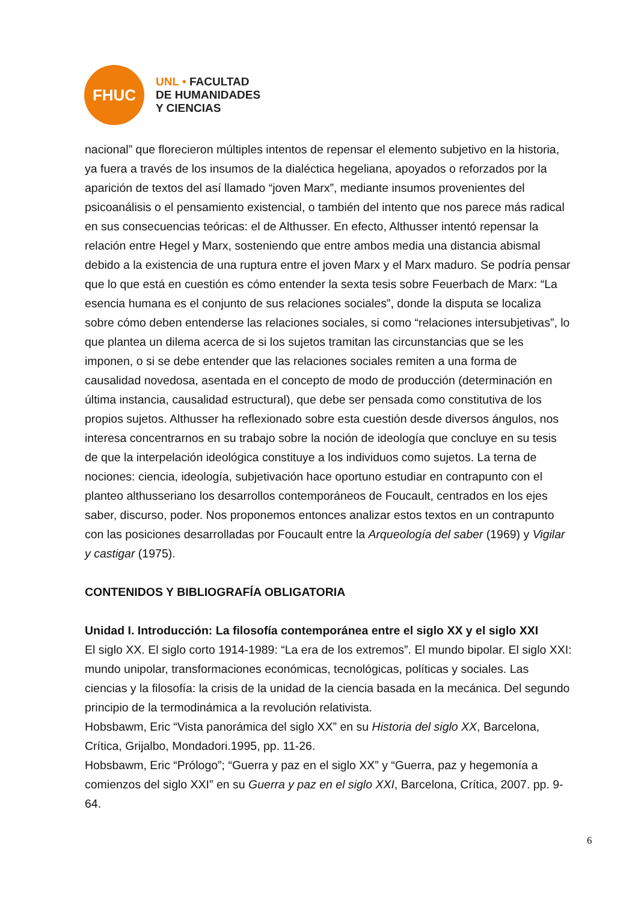FHUC
UNL • FACULTAD
DE HUMANIDADES
Y CIENCIAS
nacional” que florecieron múltiples intentos de repensar el elemento subjetivo en la historia, ya fuera a través de los insumos de la dialéctica hegeliana, apoyados o reforzados por la aparición de textos del así llamado “joven Marx”, mediante insumos provenientes del psicoanálisis o el pensamiento existencial, o también del intento que nos parece más radical en sus consecuencias teóricas: el de Althusser. En efecto, Althusser intentó repensar la relación entre Hegel y Marx, sosteniendo que entre ambos media una distancia abismal debido a la existencia de una ruptura entre el joven Marx y el Marx maduro. Se podría pensar que lo que está en cuestión es cómo entender la sexta tesis sobre Feuerbach de Marx: “La esencia humana es el conjunto de sus relaciones sociales”, donde la disputa se localiza sobre cómo deben entenderse las relaciones sociales, si como “relaciones intersubjetivas”, lo que plantea un dilema acerca de si los sujetos tramitan las circunstancias que se les imponen, o si se debe entender que las relaciones sociales remiten a una forma de causalidad novedosa, asentada en el concepto de modo de producción (determinación en última instancia, causalidad estructural), que debe ser pensada como constitutiva de los propios sujetos. Althusser ha reflexionado sobre esta cuestión desde diversos ángulos, nos interesa concentrarnos en su trabajo sobre la noción de ideología que concluye en su tesis de que la interpelación ideológica constituye a los individuos como sujetos. La terna de nociones: ciencia, ideología, subjetivación hace oportuno estudiar en contrapunto con el planteo althusseriano los desarrollos contemporáneos de Foucault, centrados en los ejes saber, discurso, poder. Nos proponemos entonces analizar estos textos en un contrapunto con las posiciones desarrolladas por Foucault entre la Arqueología del saber (1969) y Vigilar y castigar (1975).
CONTENIDOS Y BIBLIOGRAFÍA OBLIGATORIA
Unidad I. Introducción: La filosofía contemporánea entre el siglo XX y el siglo XXI
El siglo XX. El siglo corto 1914-1989: “La era de los extremos”. El mundo bipolar. El siglo XXI: mundo unipolar, transformaciones económicas, tecnológicas, políticas y sociales. Las ciencias y la filosofía: la crisis de la unidad de la ciencia basada en la mecánica. Del segundo principio de la termodinámica a la revolución relativista.
Hobsbawm, Eric “Vista panorámica del siglo XX” en su Historia del siglo XX, Barcelona, Crítica, Grijalbo, Mondadori.1995, pp. 11-26.
Hobsbawm, Eric “Prólogo”; “Guerra y paz en el siglo XX” y “Guerra, paz y hegemonía a comienzos del siglo XXI” en su Guerra y paz en el siglo XXI, Barcelona, Crítica, 2007. pp. 9-64.
6